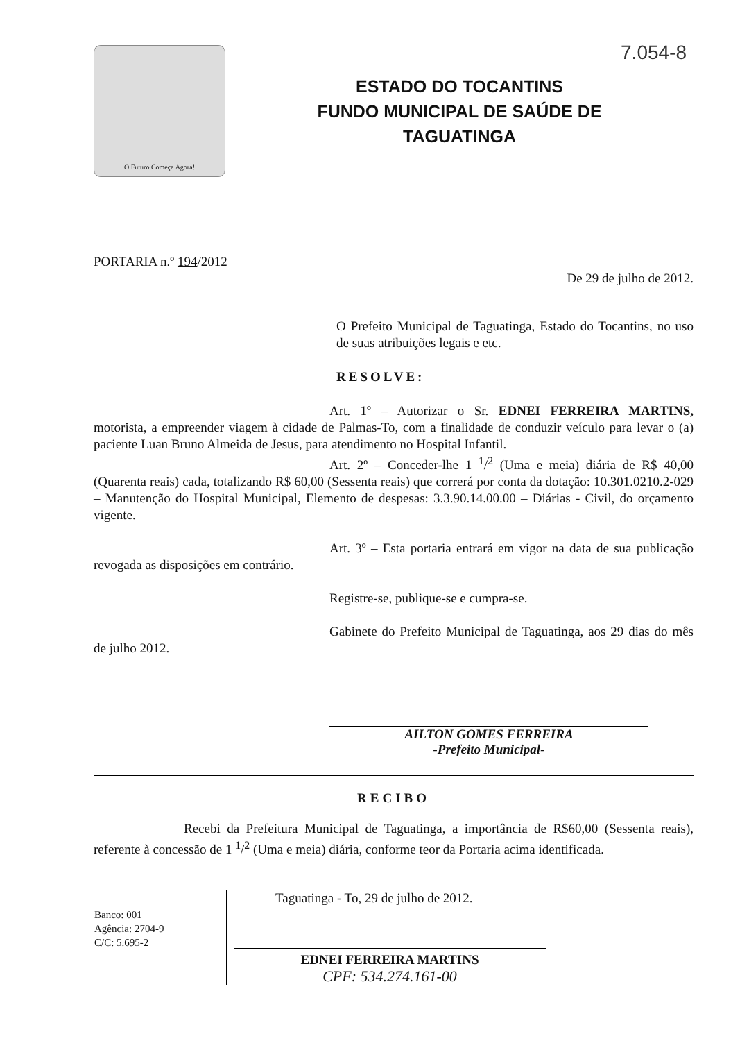7.054-8
O Futuro Começa Agora!
ESTADO DO TOCANTINS
FUNDO MUNICIPAL DE SAÚDE DE
TAGUATINGA
PORTARIA n.º 194/2012
De 29 de julho de 2012.
O Prefeito Municipal de Taguatinga, Estado do Tocantins, no uso de suas atribuições legais e etc.
RESOLVE:
Art. 1º – Autorizar o Sr. EDNEI FERREIRA MARTINS, motorista, a empreender viagem à cidade de Palmas-To, com a finalidade de conduzir veículo para levar o (a) paciente Luan Bruno Almeida de Jesus, para atendimento no Hospital Infantil.
Art. 2º – Conceder-lhe 1 <sup>1</sup>/<sup>2</sup> (Uma e meia) diária de R$ 40,00 (Quarenta reais) cada, totalizando R$ 60,00 (Sessenta reais) que correrá por conta da dotação: 10.301.0210.2-029 – Manutenção do Hospital Municipal, Elemento de despesas: 3.3.90.14.00.00 – Diárias - Civil, do orçamento vigente.
Art. 3º – Esta portaria entrará em vigor na data de sua publicação revogada as disposições em contrário.
Registre-se, publique-se e cumpra-se.
Gabinete do Prefeito Municipal de Taguatinga, aos 29 dias do mês de julho 2012.
AILTON GOMES FERREIRA
-Prefeito Municipal-
RECIBO
Recebi da Prefeitura Municipal de Taguatinga, a importância de R$60,00 (Sessenta reais), referente à concessão de 1 <sup>1</sup>/<sup>2</sup> (Uma e meia) diária, conforme teor da Portaria acima identificada.
Banco: 001
Agência: 2704-9
C/C: 5.695-2
Taguatinga - To, 29 de julho de 2012.
EDNEI FERREIRA MARTINS
CPF: 534.274.161-00